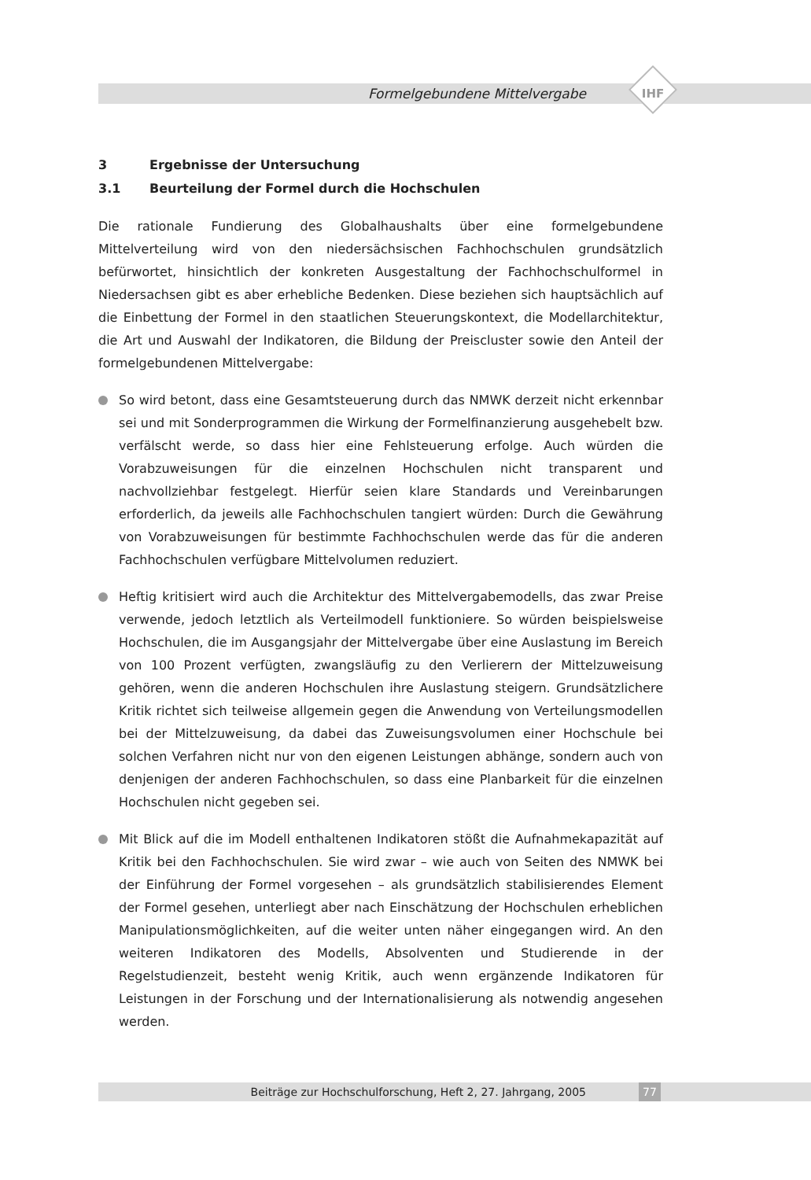Formelgebundene Mittelvergabe IHF
3 Ergebnisse der Untersuchung
3.1 Beurteilung der Formel durch die Hochschulen
Die rationale Fundierung des Globalhaushalts über eine formelgebundene Mittelverteilung wird von den niedersächsischen Fachhochschulen grundsätzlich befürwortet, hinsichtlich der konkreten Ausgestaltung der Fachhochschulformel in Niedersachsen gibt es aber erhebliche Bedenken. Diese beziehen sich hauptsächlich auf die Einbettung der Formel in den staatlichen Steuerungskontext, die Modellarchitektur, die Art und Auswahl der Indikatoren, die Bildung der Preiscluster sowie den Anteil der formelgebundenen Mittelvergabe:
So wird betont, dass eine Gesamtsteuerung durch das NMWK derzeit nicht erkennbar sei und mit Sonderprogrammen die Wirkung der Formelfinanzierung ausgehebelt bzw. verfälscht werde, so dass hier eine Fehlsteuerung erfolge. Auch würden die Vorabzuweisungen für die einzelnen Hochschulen nicht transparent und nachvollziehbar festgelegt. Hierfür seien klare Standards und Vereinbarungen erforderlich, da jeweils alle Fachhochschulen tangiert würden: Durch die Gewährung von Vorabzuweisungen für bestimmte Fachhochschulen werde das für die anderen Fachhochschulen verfügbare Mittelvolumen reduziert.
Heftig kritisiert wird auch die Architektur des Mittelvergabemodells, das zwar Preise verwende, jedoch letztlich als Verteilmodell funktioniere. So würden beispielsweise Hochschulen, die im Ausgangsjahr der Mittelvergabe über eine Auslastung im Bereich von 100 Prozent verfügten, zwangsläufig zu den Verlierern der Mittelzuweisung gehören, wenn die anderen Hochschulen ihre Auslastung steigern. Grundsätzlichere Kritik richtet sich teilweise allgemein gegen die Anwendung von Verteilungsmodellen bei der Mittelzuweisung, da dabei das Zuweisungsvolumen einer Hochschule bei solchen Verfahren nicht nur von den eigenen Leistungen abhänge, sondern auch von denjenigen der anderen Fachhochschulen, so dass eine Planbarkeit für die einzelnen Hochschulen nicht gegeben sei.
Mit Blick auf die im Modell enthaltenen Indikatoren stößt die Aufnahmekapazität auf Kritik bei den Fachhochschulen. Sie wird zwar – wie auch von Seiten des NMWK bei der Einführung der Formel vorgesehen – als grundsätzlich stabilisierendes Element der Formel gesehen, unterliegt aber nach Einschätzung der Hochschulen erheblichen Manipulationsmöglichkeiten, auf die weiter unten näher eingegangen wird. An den weiteren Indikatoren des Modells, Absolventen und Studierende in der Regelstudienzeit, besteht wenig Kritik, auch wenn ergänzende Indikatoren für Leistungen in der Forschung und der Internationalisierung als notwendig angesehen werden.
Beiträge zur Hochschulforschung, Heft 2, 27. Jahrgang, 2005 77